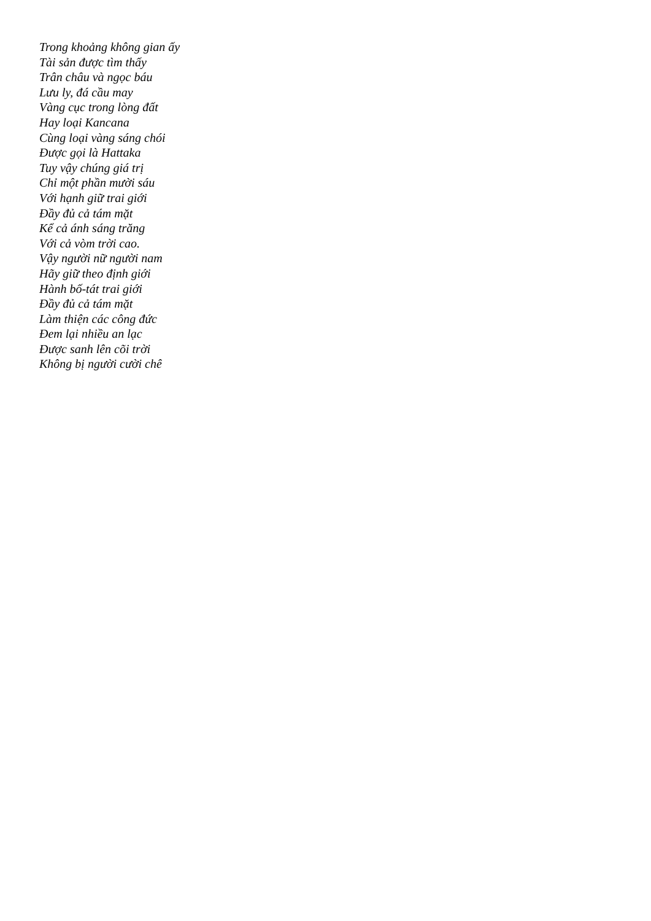Trong khoảng không gian ấy
Tài sản được tìm thấy
Trân châu và ngọc báu
Lưu ly, đá cầu may
Vàng cục trong lòng đất
Hay loại Kancana
Cùng loại vàng sáng chói
Được gọi là Hattaka
Tuy vậy chúng giá trị
Chỉ một phần mười sáu
Với hạnh giữ trai giới
Đầy đủ cả tám mặt
Kể cả ánh sáng trăng
Với cả vòm trời cao.
Vậy người nữ người nam
Hãy giữ theo định giới
Hành bố-tát trai giới
Đầy đủ cả tám mặt
Làm thiện các công đức
Đem lại nhiều an lạc
Được sanh lên cõi trời
Không bị người cười chê